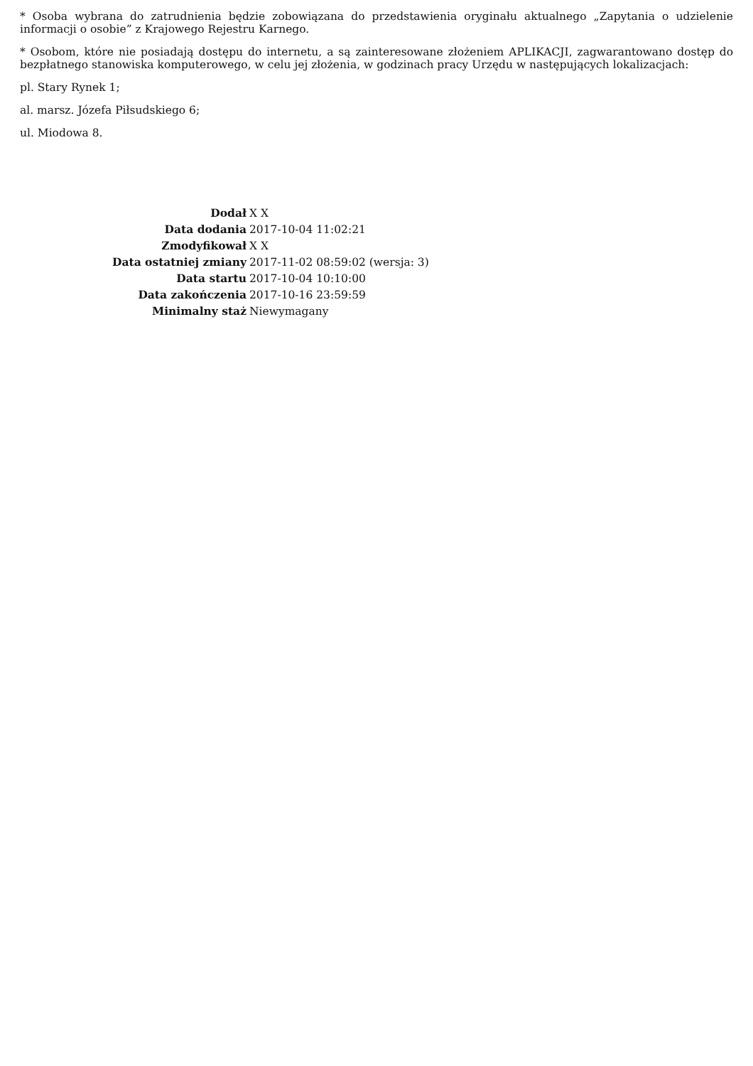* Osoba wybrana do zatrudnienia będzie zobowiązana do przedstawienia oryginału aktualnego „Zapytania o udzielenie informacji o osobie” z Krajowego Rejestru Karnego.
* Osobom, które nie posiadają dostępu do internetu, a są zainteresowane złożeniem APLIKACJI, zagwarantowano dostęp do bezpłatnego stanowiska komputerowego, w celu jej złożenia, w godzinach pracy Urzędu w następujących lokalizacjach:
pl. Stary Rynek 1;
al. marsz. Józefa Piłsudskiego 6;
ul. Miodowa 8.
| Dodał | X X |
| Data dodania | 2017-10-04 11:02:21 |
| Zmodyfikował | X X |
| Data ostatniej zmiany | 2017-11-02 08:59:02 (wersja: 3) |
| Data startu | 2017-10-04 10:10:00 |
| Data zakończenia | 2017-10-16 23:59:59 |
| Minimalny staż | Niewymagany |